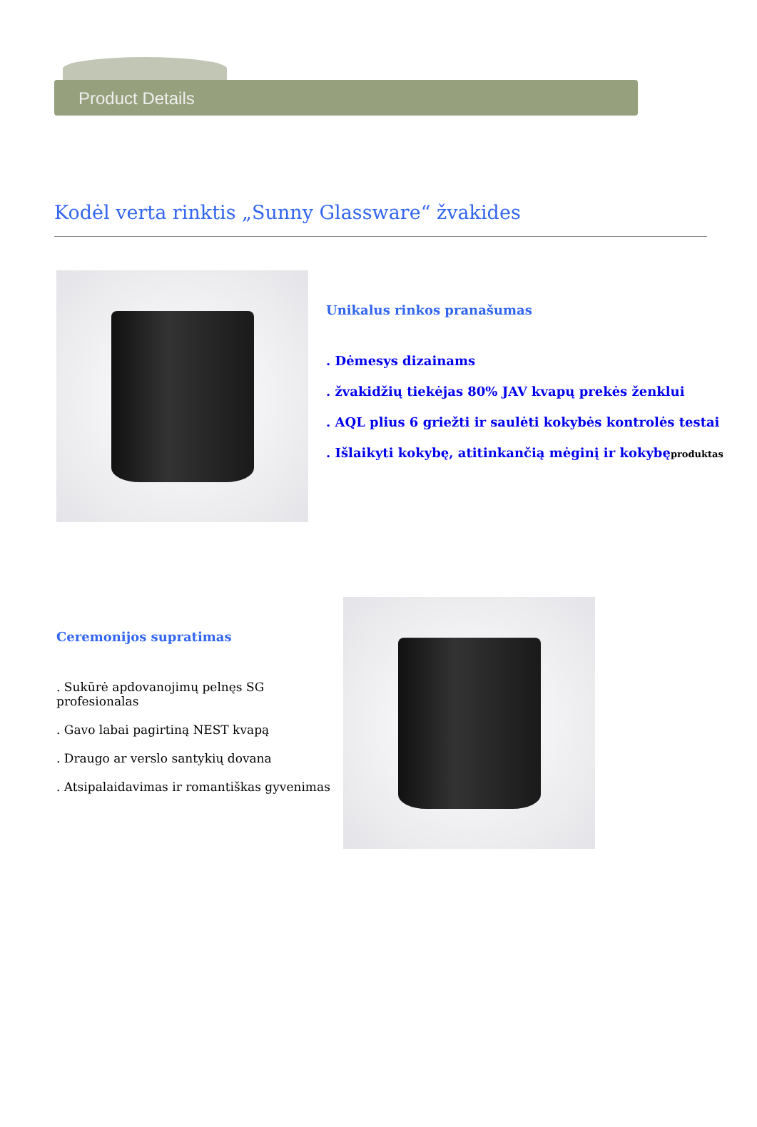Product Details
Kodėl verta rinktis „Sunny Glassware“ žvakides
Unikalus rinkos pranašumas
. Dėmesys dizainams
. žvakidžių tiekėjas 80% JAV kvapų prekės ženklui
. AQL plius 6 griežti ir saulėti kokybės kontrolės testai
. Išlaikyti kokybę, atitinkančią mėginį ir kokybęproduktas
Ceremonijos supratimas
. Sukūrė apdovanojimų pelnęs SG profesionalas
. Gavo labai pagirtiną NEST kvapą
. Draugo ar verslo santykių dovana
. Atsipalaidavimas ir romantiškas gyvenimas